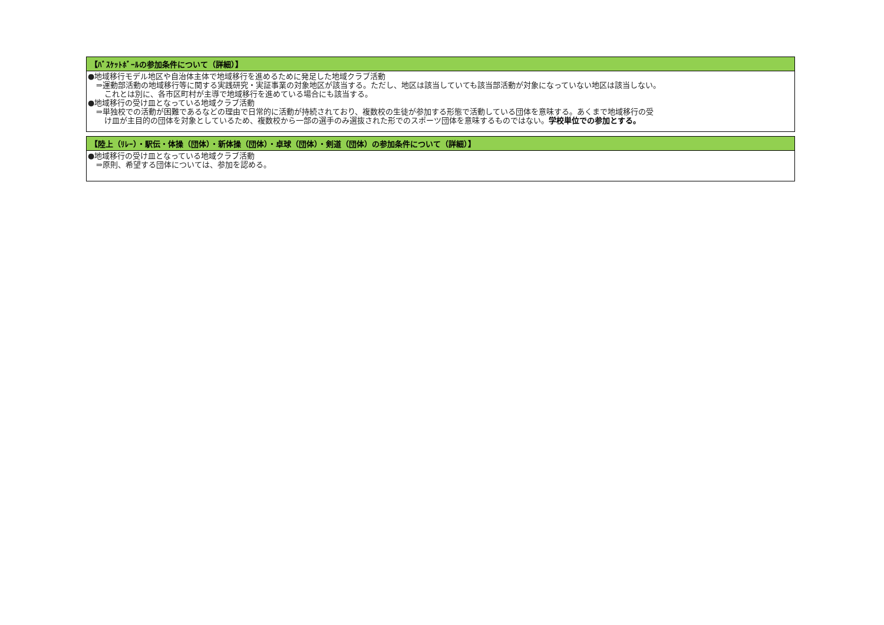| 【ﾊﾞｽｹｯﾄﾎﾞｰﾙの参加条件について（詳細）】 |
| --- |
| ●地域移行モデル地区や自治体主体で地域移行を進めるために発足した地域クラブ活動 ⇒運動部活動の地域移行等に関する実践研究・実証事業の対象地区が該当する。ただし、地区は該当していても該当部活動が対象になっていない地区は該当しない。 これとは別に、各市区町村が主導で地域移行を進めている場合にも該当する。 ●地域移行の受け皿となっている地域クラブ活動 ⇒単独校での活動が困難であるなどの理由で日常的に活動が持続されており、複数校の生徒が参加する形態で活動している団体を意味する。あくまで地域移行の受 け皿が主目的の団体を対象としているため、複数校から一部の選手のみ選抜された形でのスポーツ団体を意味するものではない。 学校単位での参加とする。 |
| 【陸上（ﾘﾚｰ）・駅伝・体操（団体）・新体操（団体）・卓球（団体）・剣道（団体）の参加条件について（詳細）】 |
| --- |
| ●地域移行の受け皿となっている地域クラブ活動 ⇒原則、希望する団体については、参加を認める。 |